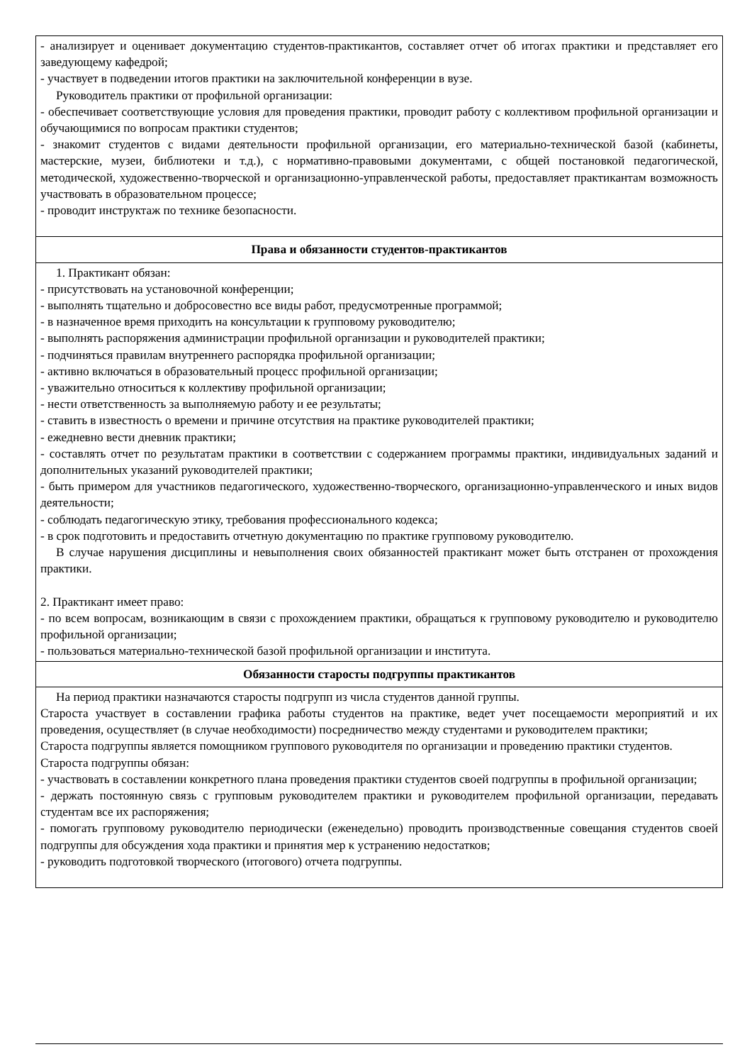| - анализирует и оценивает документацию студентов-практикантов, составляет отчет об итогах практики и представляет его заведующему кафедрой; - участвует в подведении итогов практики на заключительной конференции в вузе. Руководитель практики от профильной организации: - обеспечивает соответствующие условия для проведения практики, проводит работу с коллективом профильной организации и обучающимися по вопросам практики студентов; - знакомит студентов с видами деятельности профильной организации, его материально-технической базой (кабинеты, мастерские, музеи, библиотеки и т.д.), с нормативно-правовыми документами, с общей постановкой педагогической, методической, художественно-творческой и организационно-управленческой работы, предоставляет практикантам возможность участвовать в образовательном процессе; - проводит инструктаж по технике безопасности. |
| Права и обязанности студентов-практикантов |
| 1. Практикант обязан: - присутствовать на установочной конференции; - выполнять тщательно и добросовестно все виды работ, предусмотренные программой; - в назначенное время приходить на консультации к групповому руководителю; - выполнять распоряжения администрации профильной организации и руководителей практики; - подчиняться правилам внутреннего распорядка профильной организации; - активно включаться в образовательный процесс профильной организации; - уважительно относиться к коллективу профильной организации; - нести ответственность за выполняемую работу и ее результаты; - ставить в известность о времени и причине отсутствия на практике руководителей практики; - ежедневно вести дневник практики; - составлять отчет по результатам практики в соответствии с содержанием программы практики, индивидуальных заданий и дополнительных указаний руководителей практики; - быть примером для участников педагогического, художественно-творческого, организационно-управленческого и иных видов деятельности; - соблюдать педагогическую этику, требования профессионального кодекса; - в срок подготовить и предоставить отчетную документацию по практике групповому руководителю. В случае нарушения дисциплины и невыполнения своих обязанностей практикант может быть отстранен от прохождения практики. 2. Практикант имеет право: - по всем вопросам, возникающим в связи с прохождением практики, обращаться к групповому руководителю и руководителю профильной организации; - пользоваться материально-технической базой профильной организации и института. |
| Обязанности старосты подгруппы практикантов |
| На период практики назначаются старосты подгрупп из числа студентов данной группы. Староста участвует в составлении графика работы студентов на практике, ведет учет посещаемости мероприятий и их проведения, осуществляет (в случае необходимости) посредничество между студентами и руководителем практики; Староста подгруппы является помощником группового руководителя по организации и проведению практики студентов. Староста подгруппы обязан: - участвовать в составлении конкретного плана проведения практики студентов своей подгруппы в профильной организации; - держать постоянную связь с групповым руководителем практики и руководителем профильной организации, передавать студентам все их распоряжения; - помогать групповому руководителю периодически (еженедельно) проводить производственные совещания студентов своей подгруппы для обсуждения хода практики и принятия мер к устранению недостатков; - руководить подготовкой творческого (итогового) отчета подгруппы. |